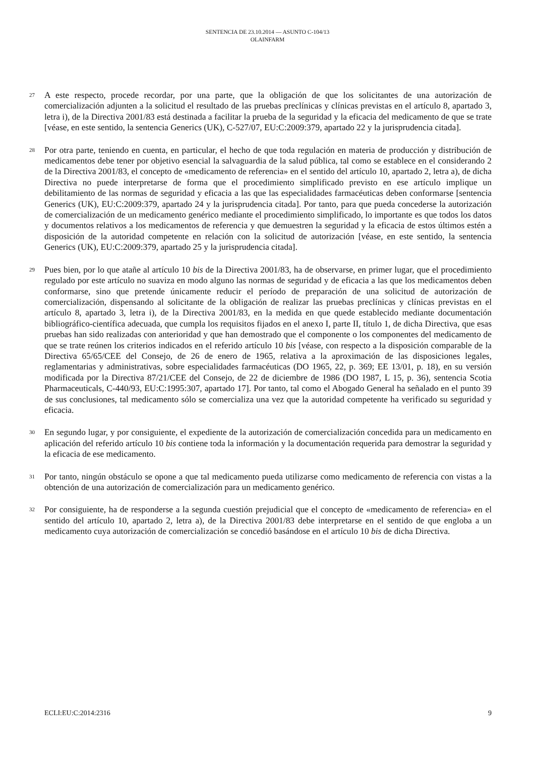SENTENCIA DE 23.10.2014 — ASUNTO C-104/13
OLAINFARM
27
A este respecto, procede recordar, por una parte, que la obligación de que los solicitantes de una autorización de comercialización adjunten a la solicitud el resultado de las pruebas preclínicas y clínicas previstas en el artículo 8, apartado 3, letra i), de la Directiva 2001/83 está destinada a facilitar la prueba de la seguridad y la eficacia del medicamento de que se trate [véase, en este sentido, la sentencia Generics (UK), C-527/07, EU:C:2009:379, apartado 22 y la jurisprudencia citada].
28
Por otra parte, teniendo en cuenta, en particular, el hecho de que toda regulación en materia de producción y distribución de medicamentos debe tener por objetivo esencial la salvaguardia de la salud pública, tal como se establece en el considerando 2 de la Directiva 2001/83, el concepto de «medicamento de referencia» en el sentido del artículo 10, apartado 2, letra a), de dicha Directiva no puede interpretarse de forma que el procedimiento simplificado previsto en ese artículo implique un debilitamiento de las normas de seguridad y eficacia a las que las especialidades farmacéuticas deben conformarse [sentencia Generics (UK), EU:C:2009:379, apartado 24 y la jurisprudencia citada]. Por tanto, para que pueda concederse la autorización de comercialización de un medicamento genérico mediante el procedimiento simplificado, lo importante es que todos los datos y documentos relativos a los medicamentos de referencia y que demuestren la seguridad y la eficacia de estos últimos estén a disposición de la autoridad competente en relación con la solicitud de autorización [véase, en este sentido, la sentencia Generics (UK), EU:C:2009:379, apartado 25 y la jurisprudencia citada].
29
Pues bien, por lo que atañe al artículo 10 bis de la Directiva 2001/83, ha de observarse, en primer lugar, que el procedimiento regulado por este artículo no suaviza en modo alguno las normas de seguridad y de eficacia a las que los medicamentos deben conformarse, sino que pretende únicamente reducir el período de preparación de una solicitud de autorización de comercialización, dispensando al solicitante de la obligación de realizar las pruebas preclínicas y clínicas previstas en el artículo 8, apartado 3, letra i), de la Directiva 2001/83, en la medida en que quede establecido mediante documentación bibliográfico-científica adecuada, que cumpla los requisitos fijados en el anexo I, parte II, título 1, de dicha Directiva, que esas pruebas han sido realizadas con anterioridad y que han demostrado que el componente o los componentes del medicamento de que se trate reúnen los criterios indicados en el referido artículo 10 bis [véase, con respecto a la disposición comparable de la Directiva 65/65/CEE del Consejo, de 26 de enero de 1965, relativa a la aproximación de las disposiciones legales, reglamentarias y administrativas, sobre especialidades farmacéuticas (DO 1965, 22, p. 369; EE 13/01, p. 18), en su versión modificada por la Directiva 87/21/CEE del Consejo, de 22 de diciembre de 1986 (DO 1987, L 15, p. 36), sentencia Scotia Pharmaceuticals, C-440/93, EU:C:1995:307, apartado 17]. Por tanto, tal como el Abogado General ha señalado en el punto 39 de sus conclusiones, tal medicamento sólo se comercializa una vez que la autoridad competente ha verificado su seguridad y eficacia.
30
En segundo lugar, y por consiguiente, el expediente de la autorización de comercialización concedida para un medicamento en aplicación del referido artículo 10 bis contiene toda la información y la documentación requerida para demostrar la seguridad y la eficacia de ese medicamento.
31
Por tanto, ningún obstáculo se opone a que tal medicamento pueda utilizarse como medicamento de referencia con vistas a la obtención de una autorización de comercialización para un medicamento genérico.
32
Por consiguiente, ha de responderse a la segunda cuestión prejudicial que el concepto de «medicamento de referencia» en el sentido del artículo 10, apartado 2, letra a), de la Directiva 2001/83 debe interpretarse en el sentido de que engloba a un medicamento cuya autorización de comercialización se concedió basándose en el artículo 10 bis de dicha Directiva.
ECLI:EU:C:2014:2316 9